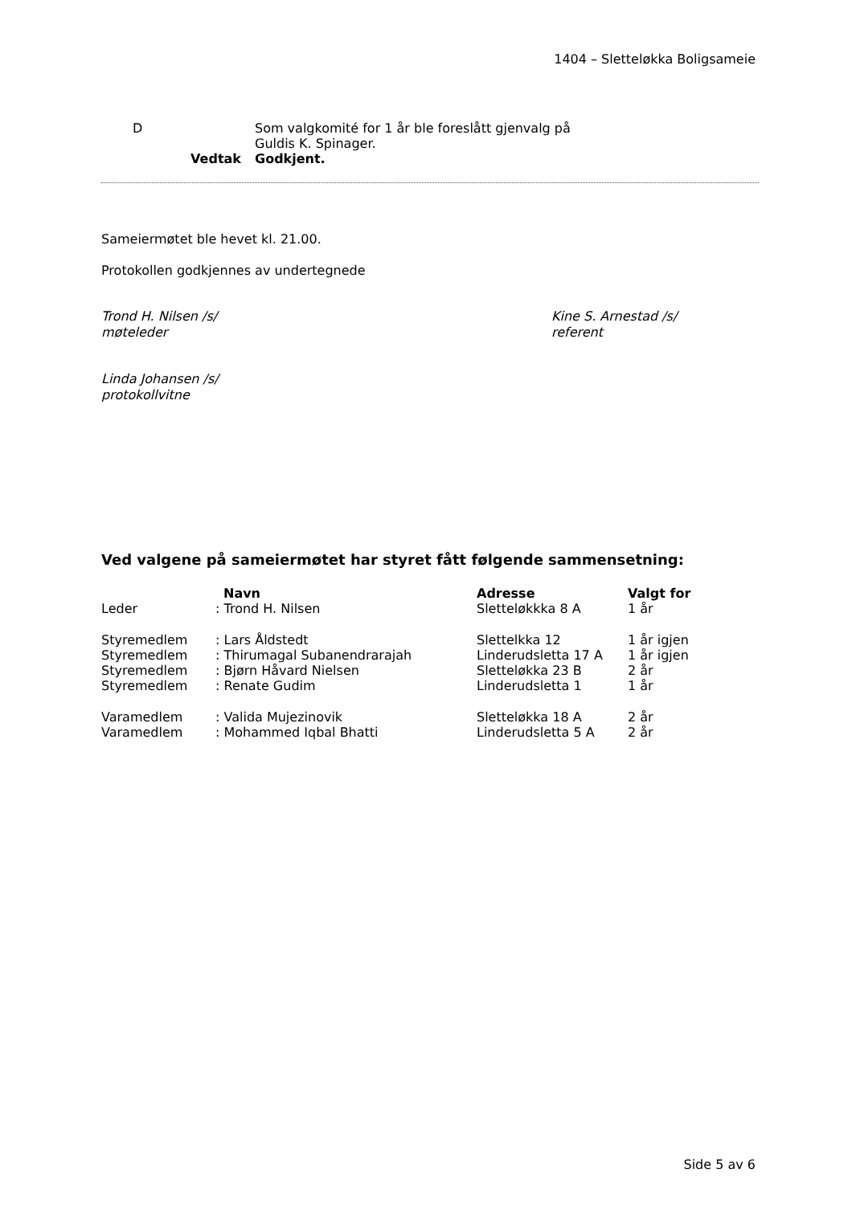1404 – Sletteløkka Boligsameie
| D | Som valgkomité for 1 år ble foreslått gjenvalg på Guldis K. Spinager. |
| Vedtak | Godkjent. |
Sameiermøtet ble hevet kl. 21.00.
Protokollen godkjennes av undertegnede
Trond H. Nilsen /s/
møteleder
Kine S. Arnestad /s/
referent
Linda Johansen /s/
protokollvitne
Ved valgene på sameiermøtet har styret fått følgende sammensetning:
| | Navn | Adresse | Valgt for |
| --- | --- | --- | --- |
| Leder | : Trond H. Nilsen | Slettеløkkka 8 A | 1 år |
| Styremedlem | : Lars Åldstedt | Slettelkka 12 | 1 år igjen |
| Styremedlem | : Thirumagal Subanendrarajah | Linderudsletta 17 A | 1 år igjen |
| Styremedlem | : Bjørn Håvard Nielsen | Sletteløkka 23 B | 2 år |
| Styremedlem | : Renate Gudim | Linderudsletta 1 | 1 år |
| Varamedlem | : Valida Mujezinovik | Sletteløkka 18 A | 2 år |
| Varamedlem | : Mohammed Iqbal Bhatti | Linderudsletta 5 A | 2 år |
Side 5 av 6